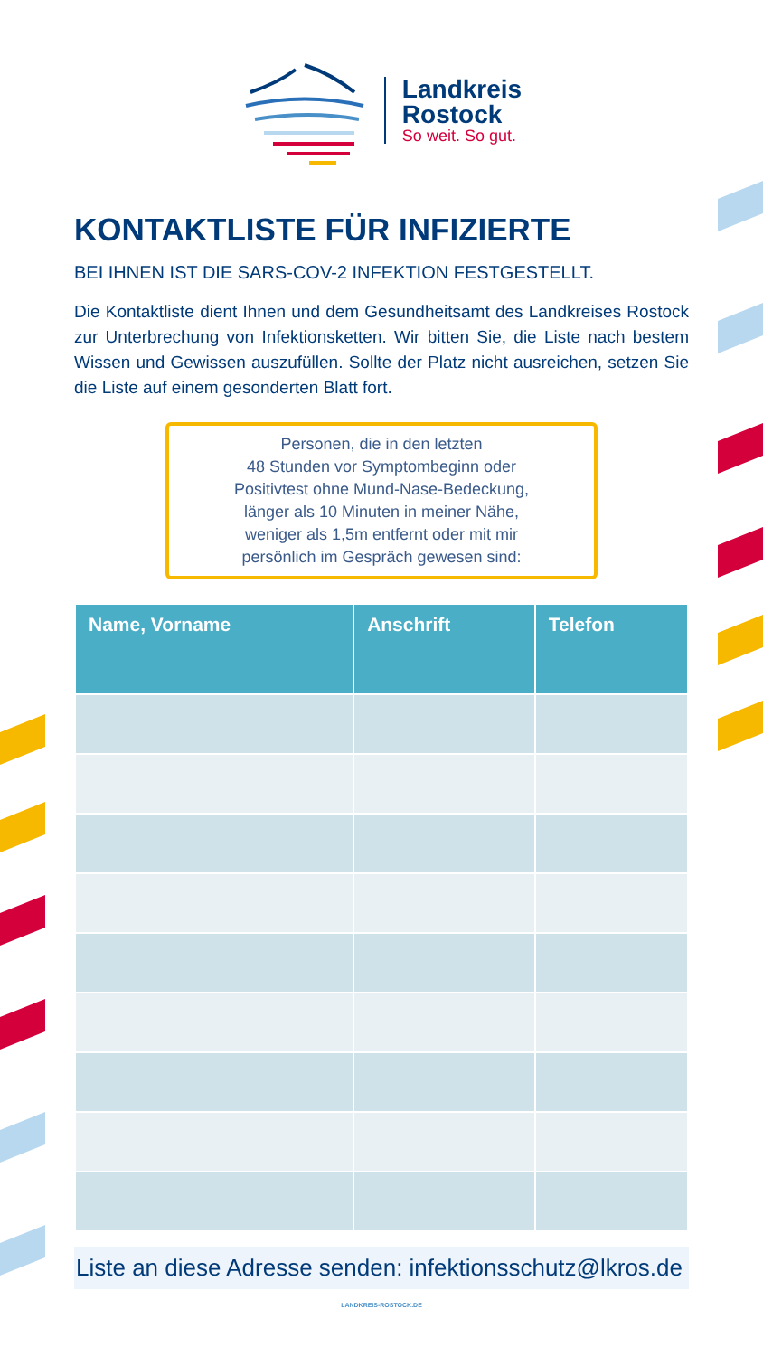Landkreis
Rostock
So weit. So gut.
KONTAKTLISTE FÜR INFIZIERTE
BEI IHNEN IST DIE SARS-COV-2 INFEKTION FESTGESTELLT.
Die Kontaktliste dient Ihnen und dem Gesundheitsamt des Landkreises Rostock zur Unterbrechung von Infektionsketten. Wir bitten Sie, die Liste nach bestem Wissen und Gewissen auszufüllen. Sollte der Platz nicht ausreichen, setzen Sie die Liste auf einem gesonderten Blatt fort.
Personen, die in den letzten
48 Stunden vor Symptombeginn oder
Positivtest ohne Mund-Nase-Bedeckung,
länger als 10 Minuten in meiner Nähe,
weniger als 1,5m entfernt oder mit mir
persönlich im Gespräch gewesen sind:
| Name, Vorname | Anschrift | Telefon |
| --- | --- | --- |
Liste an diese Adresse senden: infektionsschutz@lkros.de
LANDKREIS-ROSTOCK.DE